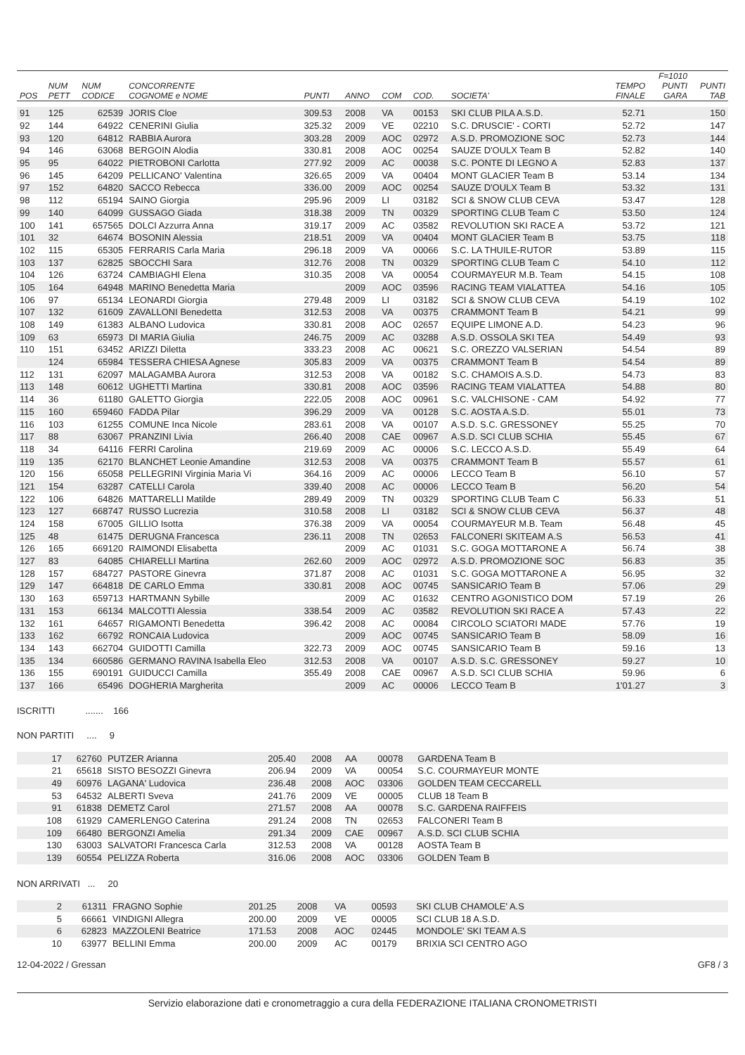| POS | NUM PETT | NUM CODICE | CONCORRENTE COGNOME e NOME | PUNTI | ANNO | COM | COD. | SOCIETA' | TEMPO FINALE | F=1010 PUNTI GARA | PUNTI TAB |
| --- | --- | --- | --- | --- | --- | --- | --- | --- | --- | --- | --- |
| 91 | 125 | 62539 | JORIS Cloe | 309.53 | 2008 | VA | 00153 | SKI CLUB PILA A.S.D. | 52.71 | | 150 |
| 92 | 144 | 64922 | CENERINI Giulia | 325.32 | 2009 | VE | 02210 | S.C. DRUSCIE' - CORTI | 52.72 | | 147 |
| 93 | 120 | 64812 | RABBIA Aurora | 303.28 | 2009 | AOC | 02972 | A.S.D. PROMOZIONE SOC | 52.73 | | 144 |
| 94 | 146 | 63068 | BERGOIN Alodia | 330.81 | 2008 | AOC | 00254 | SAUZE D'OULX Team B | 52.82 | | 140 |
| 95 | 95 | 64022 | PIETROBONI Carlotta | 277.92 | 2009 | AC | 00038 | S.C. PONTE DI LEGNO A | 52.83 | | 137 |
| 96 | 145 | 64209 | PELLICANO' Valentina | 326.65 | 2009 | VA | 00404 | MONT GLACIER Team B | 53.14 | | 134 |
| 97 | 152 | 64820 | SACCO Rebecca | 336.00 | 2009 | AOC | 00254 | SAUZE D'OULX Team B | 53.32 | | 131 |
| 98 | 112 | 65194 | SAINO Giorgia | 295.96 | 2009 | LI | 03182 | SCI & SNOW CLUB CEVA | 53.47 | | 128 |
| 99 | 140 | 64099 | GUSSAGO Giada | 318.38 | 2009 | TN | 00329 | SPORTING CLUB Team C | 53.50 | | 124 |
| 100 | 141 | 657565 | DOLCI Azzurra Anna | 319.17 | 2009 | AC | 03582 | REVOLUTION SKI RACE A | 53.72 | | 121 |
| 101 | 32 | 64674 | BOSONIN Alessia | 218.51 | 2009 | VA | 00404 | MONT GLACIER Team B | 53.75 | | 118 |
| 102 | 115 | 65305 | FERRARIS Carla Maria | 296.18 | 2009 | VA | 00066 | S.C. LA THUILE-RUTOR | 53.89 | | 115 |
| 103 | 137 | 62825 | SBOCCHI Sara | 312.76 | 2008 | TN | 00329 | SPORTING CLUB Team C | 54.10 | | 112 |
| 104 | 126 | 63724 | CAMBIAGHI Elena | 310.35 | 2008 | VA | 00054 | COURMAYEUR M.B. Team | 54.15 | | 108 |
| 105 | 164 | 64948 | MARINO Benedetta Maria | | 2009 | AOC | 03596 | RACING TEAM VIALATTEA | 54.16 | | 105 |
| 106 | 97 | 65134 | LEONARDI Giorgia | 279.48 | 2009 | LI | 03182 | SCI & SNOW CLUB CEVA | 54.19 | | 102 |
| 107 | 132 | 61609 | ZAVALLONI Benedetta | 312.53 | 2008 | VA | 00375 | CRAMMONT Team B | 54.21 | | 99 |
| 108 | 149 | 61383 | ALBANO Ludovica | 330.81 | 2008 | AOC | 02657 | EQUIPE LIMONE A.D. | 54.23 | | 96 |
| 109 | 63 | 65973 | DI MARIA Giulia | 246.75 | 2009 | AC | 03288 | A.S.D. OSSOLA SKI TEA | 54.49 | | 93 |
| 110 | 151 | 63452 | ARIZZI Diletta | 333.23 | 2008 | AC | 00621 | S.C. OREZZO VALSERIAN | 54.54 | | 89 |
| | 124 | 65984 | TESSERA CHIESA Agnese | 305.83 | 2009 | VA | 00375 | CRAMMONT Team B | 54.54 | | 89 |
| 112 | 131 | 62097 | MALAGAMBA Aurora | 312.53 | 2008 | VA | 00182 | S.C. CHAMOIS A.S.D. | 54.73 | | 83 |
| 113 | 148 | 60612 | UGHETTI Martina | 330.81 | 2008 | AOC | 03596 | RACING TEAM VIALATTEA | 54.88 | | 80 |
| 114 | 36 | 61180 | GALETTO Giorgia | 222.05 | 2008 | AOC | 00961 | S.C. VALCHISONE - CAM | 54.92 | | 77 |
| 115 | 160 | 659460 | FADDA Pilar | 396.29 | 2009 | VA | 00128 | S.C. AOSTA A.S.D. | 55.01 | | 73 |
| 116 | 103 | 61255 | COMUNE Inca Nicole | 283.61 | 2008 | VA | 00107 | A.S.D. S.C. GRESSONEY | 55.25 | | 70 |
| 117 | 88 | 63067 | PRANZINI Livia | 266.40 | 2008 | CAE | 00967 | A.S.D. SCI CLUB SCHIA | 55.45 | | 67 |
| 118 | 34 | 64116 | FERRI Carolina | 219.69 | 2009 | AC | 00006 | S.C. LECCO A.S.D. | 55.49 | | 64 |
| 119 | 135 | 62170 | BLANCHET Leonie Amandine | 312.53 | 2008 | VA | 00375 | CRAMMONT Team B | 55.57 | | 61 |
| 120 | 156 | 65058 | PELLEGRINI Virginia Maria Vi | 364.16 | 2009 | AC | 00006 | LECCO Team B | 56.10 | | 57 |
| 121 | 154 | 63287 | CATELLI Carola | 339.40 | 2008 | AC | 00006 | LECCO Team B | 56.20 | | 54 |
| 122 | 106 | 64826 | MATTARELLI Matilde | 289.49 | 2009 | TN | 00329 | SPORTING CLUB Team C | 56.33 | | 51 |
| 123 | 127 | 668747 | RUSSO Lucrezia | 310.58 | 2008 | LI | 03182 | SCI & SNOW CLUB CEVA | 56.37 | | 48 |
| 124 | 158 | 67005 | GILLIO Isotta | 376.38 | 2009 | VA | 00054 | COURMAYEUR M.B. Team | 56.48 | | 45 |
| 125 | 48 | 61475 | DERUGNA Francesca | 236.11 | 2008 | TN | 02653 | FALCONERI SKITEAM A.S | 56.53 | | 41 |
| 126 | 165 | 669120 | RAIMONDI Elisabetta | | 2009 | AC | 01031 | S.C. GOGA MOTTARONE A | 56.74 | | 38 |
| 127 | 83 | 64085 | CHIARELLI Martina | 262.60 | 2009 | AOC | 02972 | A.S.D. PROMOZIONE SOC | 56.83 | | 35 |
| 128 | 157 | 684727 | PASTORE Ginevra | 371.87 | 2008 | AC | 01031 | S.C. GOGA MOTTARONE A | 56.95 | | 32 |
| 129 | 147 | 664818 | DE CARLO Emma | 330.81 | 2008 | AOC | 00745 | SANSICARIO Team B | 57.06 | | 29 |
| 130 | 163 | 659713 | HARTMANN Sybille | | 2009 | AC | 01632 | CENTRO AGONISTICO DOM | 57.19 | | 26 |
| 131 | 153 | 66134 | MALCOTTI Alessia | 338.54 | 2009 | AC | 03582 | REVOLUTION SKI RACE A | 57.43 | | 22 |
| 132 | 161 | 64657 | RIGAMONTI Benedetta | 396.42 | 2008 | AC | 00084 | CIRCOLO SCIATORI MADE | 57.76 | | 19 |
| 133 | 162 | 66792 | RONCAIA Ludovica | | 2009 | AOC | 00745 | SANSICARIO Team B | 58.09 | | 16 |
| 134 | 143 | 662704 | GUIDOTTI Camilla | 322.73 | 2009 | AOC | 00745 | SANSICARIO Team B | 59.16 | | 13 |
| 135 | 134 | 660586 | GERMANO RAVINA Isabella Eleo | 312.53 | 2008 | VA | 00107 | A.S.D. S.C. GRESSONEY | 59.27 | | 10 |
| 136 | 155 | 690191 | GUIDUCCI Camilla | 355.49 | 2008 | CAE | 00967 | A.S.D. SCI CLUB SCHIA | 59.96 | | 6 |
| 137 | 166 | 65496 | DOGHERIA Margherita | | 2009 | AC | 00006 | LECCO Team B | 1'01.27 | | 3 |
ISCRITTI ....... 166
NON PARTITI .... 9
| 17 | 62760 | PUTZER Arianna | 205.40 | 2008 | AA | 00078 | GARDENA Team B | |
| 21 | 65618 | SISTO BESOZZI Ginevra | 206.94 | 2009 | VA | 00054 | S.C. COURMAYEUR MONTE | |
| 49 | 60976 | LAGANA' Ludovica | 236.48 | 2008 | AOC | 03306 | GOLDEN TEAM CECCARELL | |
| 53 | 64532 | ALBERTI Sveva | 241.76 | 2009 | VE | 00005 | CLUB 18 Team B | |
| 91 | 61838 | DEMETZ Carol | 271.57 | 2008 | AA | 00078 | S.C. GARDENA RAIFFEIS | |
| 108 | 61929 | CAMERLENGO Caterina | 291.24 | 2008 | TN | 02653 | FALCONERI Team B | |
| 109 | 66480 | BERGONZI Amelia | 291.34 | 2009 | CAE | 00967 | A.S.D. SCI CLUB SCHIA | |
| 130 | 63003 | SALVATORI Francesca Carla | 312.53 | 2008 | VA | 00128 | AOSTA Team B | |
| 139 | 60554 | PELIZZA Roberta | 316.06 | 2008 | AOC | 03306 | GOLDEN Team B | |
NON ARRIVATI ... 20
| 2 | 61311 | FRAGNO Sophie | 201.25 | 2008 | VA | 00593 | SKI CLUB CHAMOLE' A.S | |
| 5 | 66661 | VINDIGNI Allegra | 200.00 | 2009 | VE | 00005 | SCI CLUB 18 A.S.D. | |
| 6 | 62823 | MAZZOLENI Beatrice | 171.53 | 2008 | AOC | 02445 | MONDOLE' SKI TEAM A.S | |
| 10 | 63977 | BELLINI Emma | 200.00 | 2009 | AC | 00179 | BRIXIA SCI CENTRO AGO | |
12-04-2022 / Gressan GF8 / 3
Servizio elaborazione dati e cronometraggio a cura della FEDERAZIONE ITALIANA CRONOMETRISTI